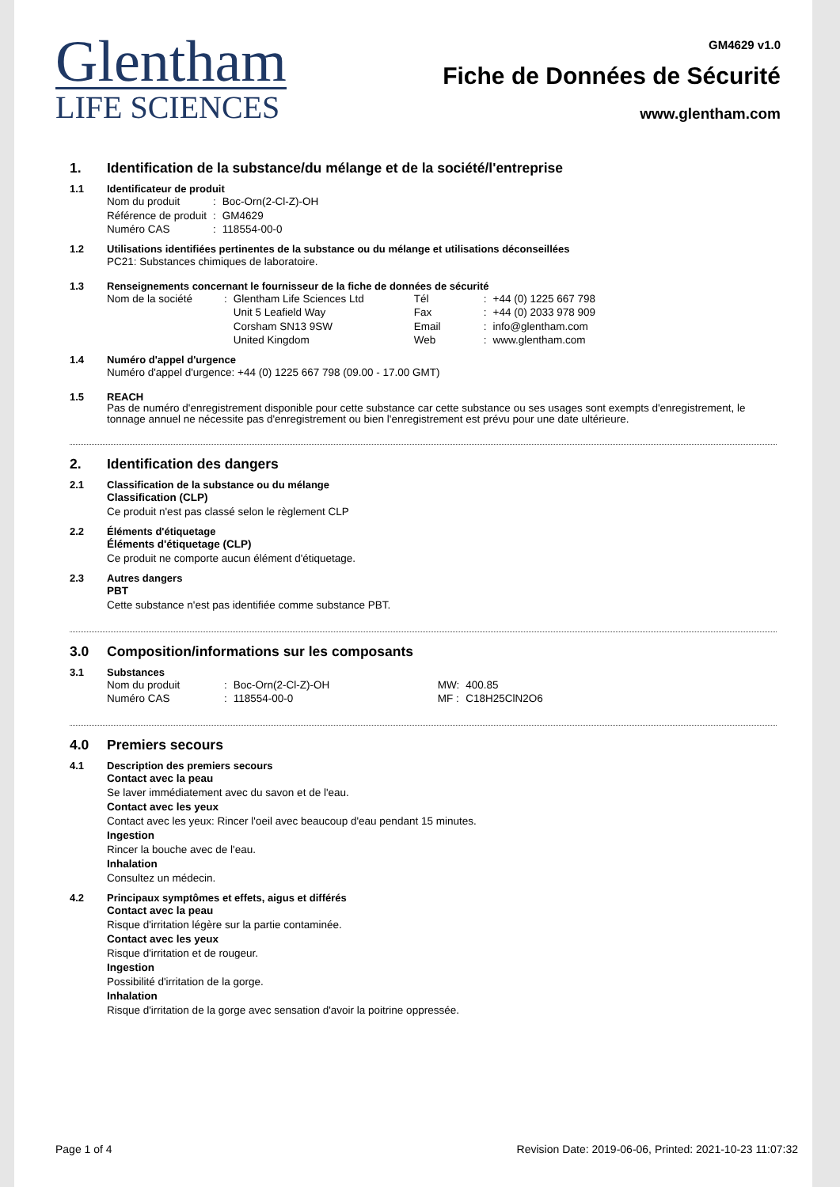Glentham
LIFE SCIENCES
GM4629 v1.0
Fiche de Données de Sécurité
www.glentham.com
1. Identification de la substance/du mélange et de la société/l'entreprise
1.1 Identificateur de produit
| Nom du produit | : | Boc-Orn(2-Cl-Z)-OH |
| Référence de produit | : | GM4629 |
| Numéro CAS | : | 118554-00-0 |
1.2 Utilisations identifiées pertinentes de la substance ou du mélange et utilisations déconseillées
PC21: Substances chimiques de laboratoire.
1.3 Renseignements concernant le fournisseur de la fiche de données de sécurité
| Nom de la société | : | Glentham Life Sciences Ltd Unit 5 Leafield Way Corsham SN13 9SW United Kingdom | Tél Fax Email Web | : : : : | +44 (0) 1225 667 798 +44 (0) 2033 978 909 info@glentham.com www.glentham.com |
1.4 Numéro d'appel d'urgence
Numéro d'appel d'urgence: +44 (0) 1225 667 798 (09.00 - 17.00 GMT)
1.5 REACH
Pas de numéro d'enregistrement disponible pour cette substance car cette substance ou ses usages sont exempts d'enregistrement, le tonnage annuel ne nécessite pas d'enregistrement ou bien l'enregistrement est prévu pour une date ultérieure.
2. Identification des dangers
2.1 Classification de la substance ou du mélange
Classification (CLP)
Ce produit n'est pas classé selon le règlement CLP
2.2 Éléments d'étiquetage
Éléments d'étiquetage (CLP)
Ce produit ne comporte aucun élément d'étiquetage.
2.3 Autres dangers
PBT
Cette substance n'est pas identifiée comme substance PBT.
3.0 Composition/informations sur les composants
3.1 Substances
| Nom du produit | : | Boc-Orn(2-Cl-Z)-OH | MW: | 400.85 |
| Numéro CAS | : | 118554-00-0 | MF : | C18H25ClN2O6 |
4.0 Premiers secours
4.1 Description des premiers secours
Contact avec la peau
Se laver immédiatement avec du savon et de l'eau.
Contact avec les yeux
Contact avec les yeux: Rincer l'oeil avec beaucoup d'eau pendant 15 minutes.
Ingestion
Rincer la bouche avec de l'eau.
Inhalation
Consultez un médecin.
4.2 Principaux symptômes et effets, aigus et différés
Contact avec la peau
Risque d'irritation légère sur la partie contaminée.
Contact avec les yeux
Risque d'irritation et de rougeur.
Ingestion
Possibilité d'irritation de la gorge.
Inhalation
Risque d'irritation de la gorge avec sensation d'avoir la poitrine oppressée.
Page 1 of 4 Revision Date: 2019-06-06, Printed: 2021-10-23 11:07:32